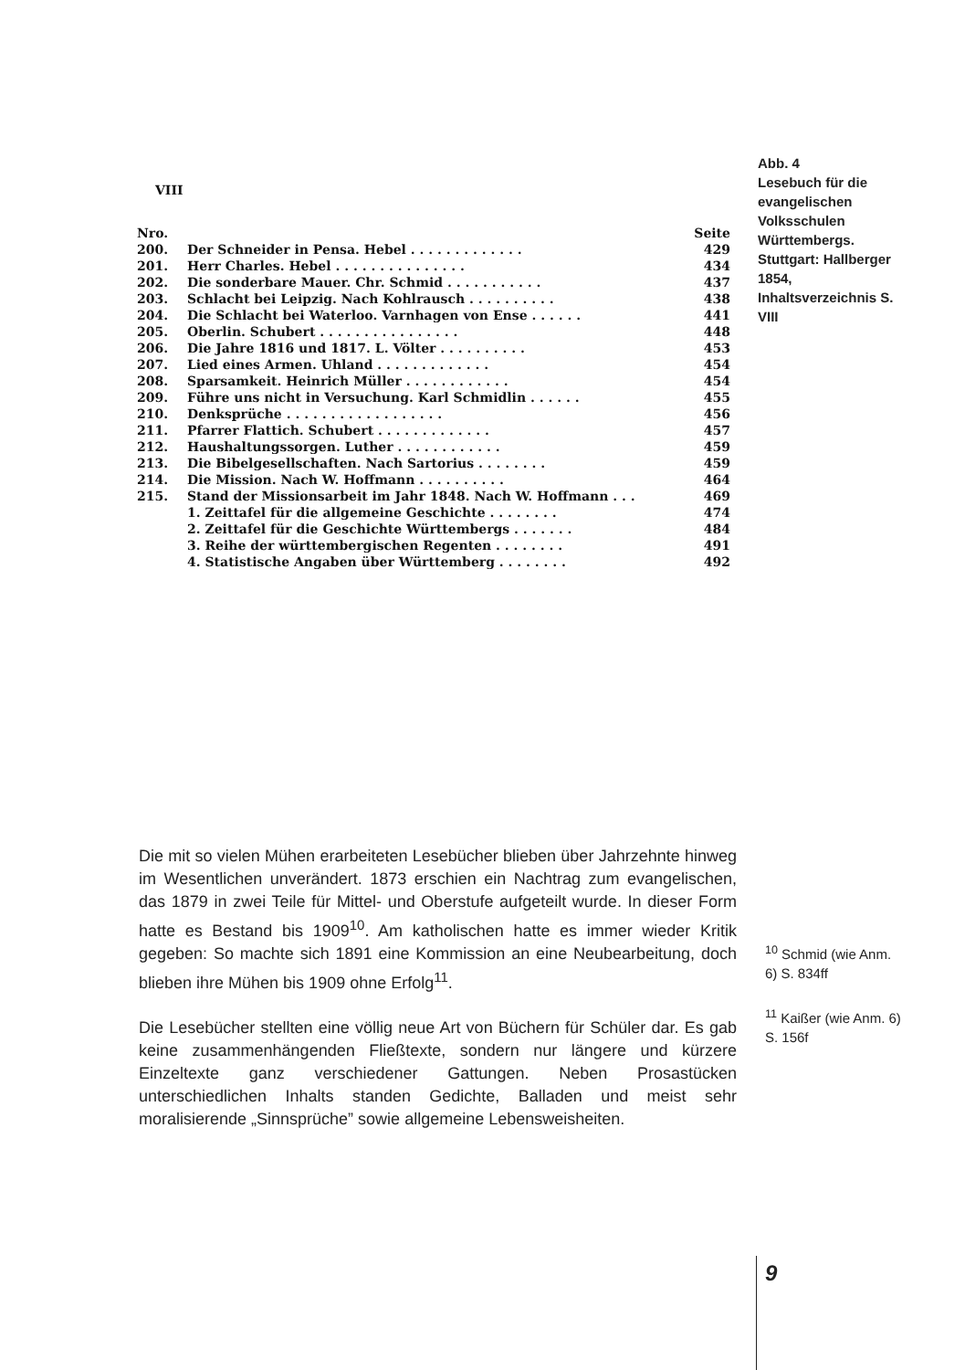VIII
| Nro. | | Seite |
| 200. | Der Schneider in Pensa. Hebel . . . . . . . . . . . . . | 429 |
| 201. | Herr Charles. Hebel . . . . . . . . . . . . . . . | 434 |
| 202. | Die sonderbare Mauer. Chr. Schmid . . . . . . . . . . . | 437 |
| 203. | Schlacht bei Leipzig. Nach Kohlrausch . . . . . . . . . . | 438 |
| 204. | Die Schlacht bei Waterloo. Varnhagen von Ense . . . . . . | 441 |
| 205. | Oberlin. Schubert . . . . . . . . . . . . . . . . | 448 |
| 206. | Die Jahre 1816 und 1817. L. Völter . . . . . . . . . . | 453 |
| 207. | Lied eines Armen. Uhland . . . . . . . . . . . . . | 454 |
| 208. | Sparsamkeit. Heinrich Müller . . . . . . . . . . . . | 454 |
| 209. | Führe uns nicht in Versuchung. Karl Schmidlin . . . . . . | 455 |
| 210. | Denksprüche . . . . . . . . . . . . . . . . . . | 456 |
| 211. | Pfarrer Flattich. Schubert . . . . . . . . . . . . . | 457 |
| 212. | Haushaltungssorgen. Luther . . . . . . . . . . . . | 459 |
| 213. | Die Bibelgesellschaften. Nach Sartorius . . . . . . . . | 459 |
| 214. | Die Mission. Nach W. Hoffmann . . . . . . . . . . | 464 |
| 215. | Stand der Missionsarbeit im Jahr 1848. Nach W. Hoffmann . . . | 469 |
| | 1. Zeittafel für die allgemeine Geschichte . . . . . . . . | 474 |
| | 2. Zeittafel für die Geschichte Württembergs . . . . . . . | 484 |
| | 3. Reihe der württembergischen Regenten . . . . . . . . | 491 |
| | 4. Statistische Angaben über Württemberg . . . . . . . . | 492 |
Abb. 4
Lesebuch für die evangelischen Volksschulen Württembergs. Stuttgart: Hallberger 1854, Inhaltsverzeichnis S. VIII
Die mit so vielen Mühen erarbeiteten Lesebücher blieben über Jahrzehnte hinweg im Wesentlichen unverändert. 1873 erschien ein Nachtrag zum evangelischen, das 1879 in zwei Teile für Mittel- und Oberstufe aufgeteilt wurde. In dieser Form hatte es Bestand bis 1909<sup>10</sup>. Am katholischen hatte es immer wieder Kritik gegeben: So machte sich 1891 eine Kommission an eine Neubearbeitung, doch blieben ihre Mühen bis 1909 ohne Erfolg<sup>11</sup>.
Die Lesebücher stellten eine völlig neue Art von Büchern für Schüler dar. Es gab keine zusammenhängenden Fließtexte, sondern nur längere und kürzere Einzeltexte ganz verschiedener Gattungen. Neben Prosastücken unterschiedlichen Inhalts standen Gedichte, Balladen und meist sehr moralisierende „Sinnsprüche” sowie allgemeine Lebensweisheiten.
<sup>10</sup> Schmid (wie Anm. 6) S. 834ff
<sup>11</sup> Kaißer (wie Anm. 6) S. 156f
9